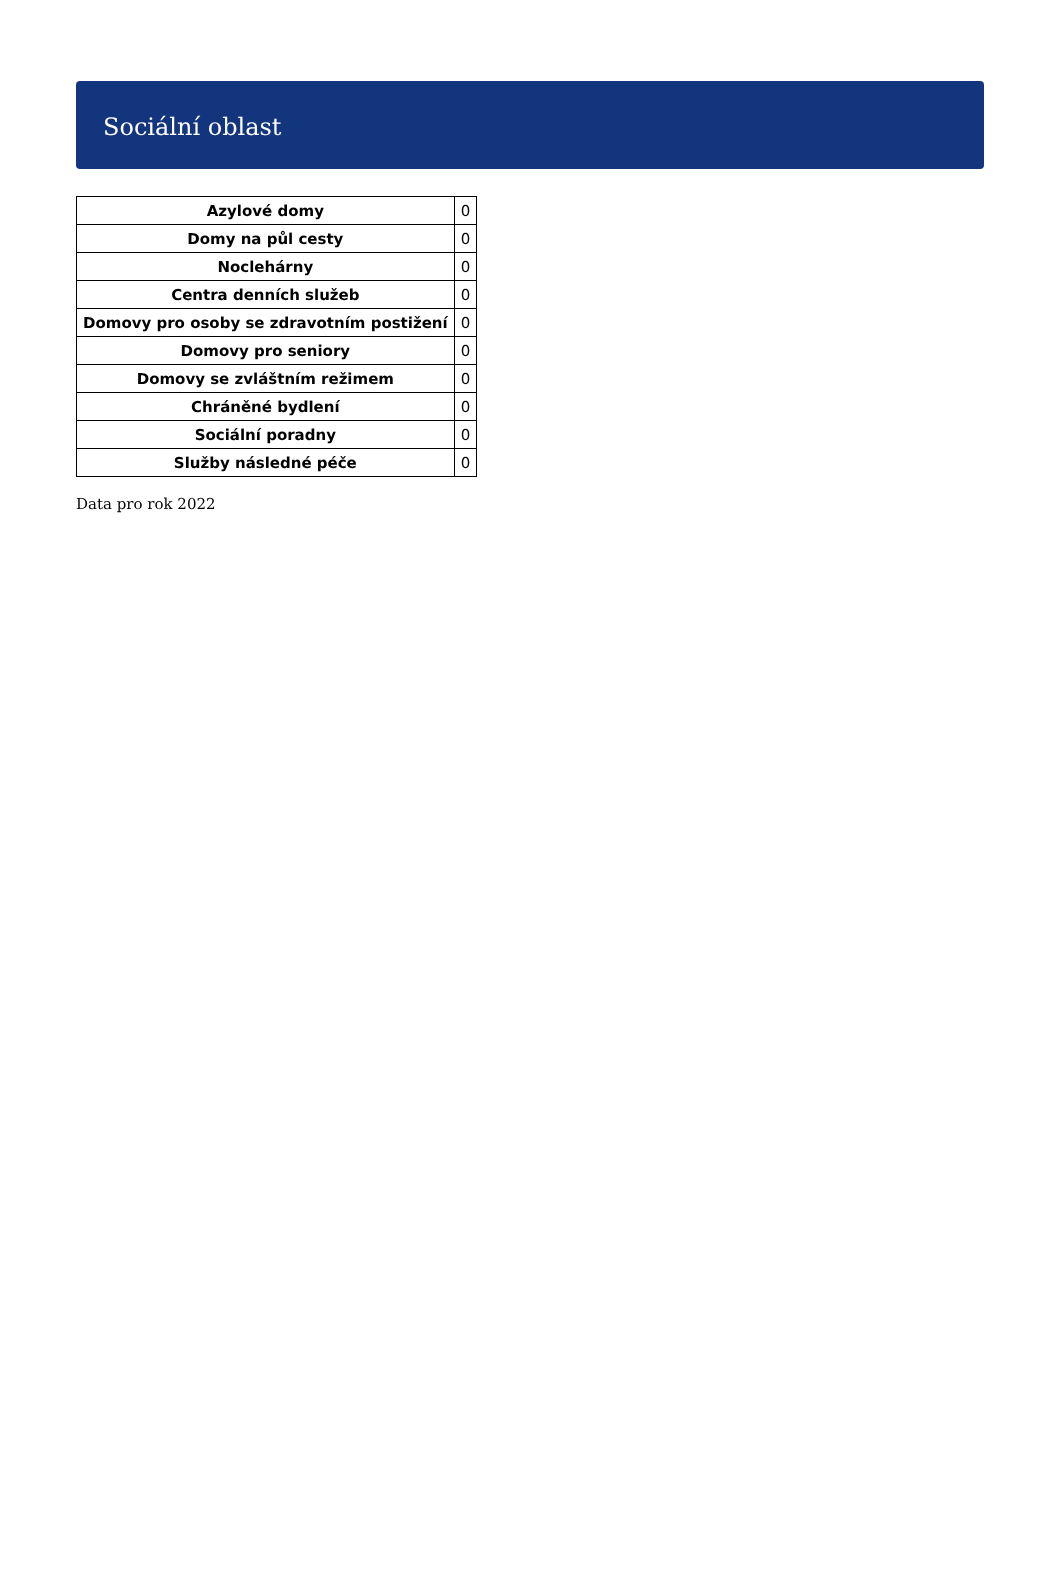Sociální oblast
| Azylové domy | 0 |
| Domy na půl cesty | 0 |
| Noclehárny | 0 |
| Centra denních služeb | 0 |
| Domovy pro osoby se zdravotním postižení | 0 |
| Domovy pro seniory | 0 |
| Domovy se zvláštním režimem | 0 |
| Chráněné bydlení | 0 |
| Sociální poradny | 0 |
| Služby následné péče | 0 |
Data pro rok 2022